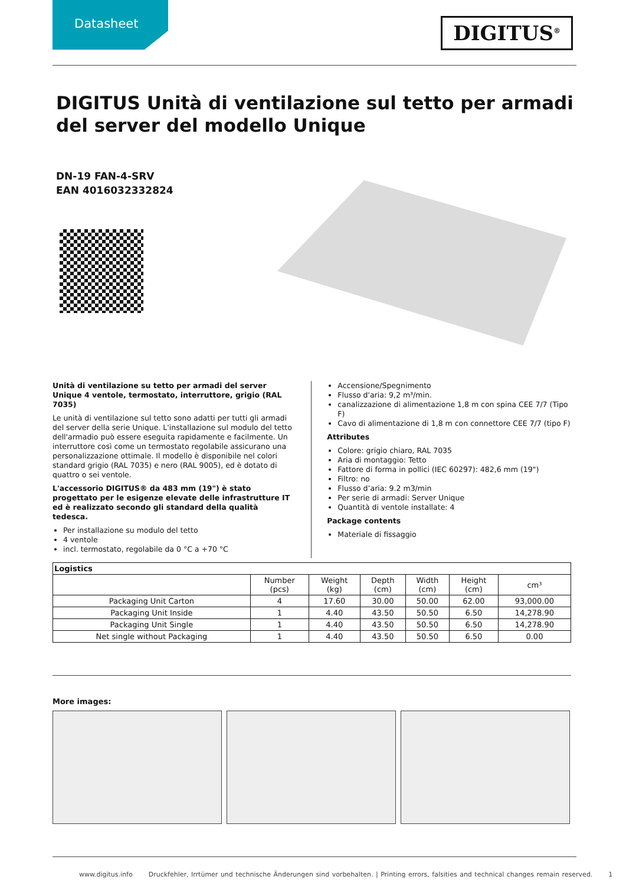Datasheet DIGITUS<sup>®</sup>
DIGITUS Unità di ventilazione sul tetto per armadi del server del modello Unique
DN-19 FAN-4-SRV
EAN 4016032332824
Unità di ventilazione su tetto per armadi del server Unique 4 ventole, termostato, interruttore, grigio (RAL 7035)
Le unità di ventilazione sul tetto sono adatti per tutti gli armadi del server della serie Unique. L'installazione sul modulo del tetto dell'armadio può essere eseguita rapidamente e facilmente. Un interruttore così come un termostato regolabile assicurano una personalizzazione ottimale. Il modello è disponibile nel colori standard grigio (RAL 7035) e nero (RAL 9005), ed è dotato di quattro o sei ventole.
L'accessorio DIGITUS® da 483 mm (19") è stato progettato per le esigenze elevate delle infrastrutture IT ed è realizzato secondo gli standard della qualità tedesca.
Per installazione su modulo del tetto
4 ventole
incl. termostato, regolabile da 0 °C a +70 °C
Accensione/Spegnimento
Flusso d'aria: 9,2 m³/min.
canalizzazione di alimentazione 1,8 m con spina CEE 7/7 (Tipo F)
Cavo di alimentazione di 1,8 m con connettore CEE 7/7 (tipo F)
Attributes
Colore: grigio chiaro, RAL 7035
Aria di montaggio: Tetto
Fattore di forma in pollici (IEC 60297): 482,6 mm (19")
Filtro: no
Flusso d’aria: 9.2 m3/min
Per serie di armadi: Server Unique
Quantità di ventole installate: 4
Package contents
Materiale di fissaggio
| Logistics | | | | | | |
| --- | --- | --- | --- | --- | --- | --- |
| | Number (pcs) | Weight (kg) | Depth (cm) | Width (cm) | Height (cm) | cm³ |
| Packaging Unit Carton | 4 | 17.60 | 30.00 | 50.00 | 62.00 | 93,000.00 |
| Packaging Unit Inside | 1 | 4.40 | 43.50 | 50.50 | 6.50 | 14,278.90 |
| Packaging Unit Single | 1 | 4.40 | 43.50 | 50.50 | 6.50 | 14,278.90 |
| Net single without Packaging | 1 | 4.40 | 43.50 | 50.50 | 6.50 | 0.00 |
More images:
www.digitus.info Druckfehler, Irrtümer und technische Änderungen sind vorbehalten. | Printing errors, falsities and technical changes remain reserved. 1